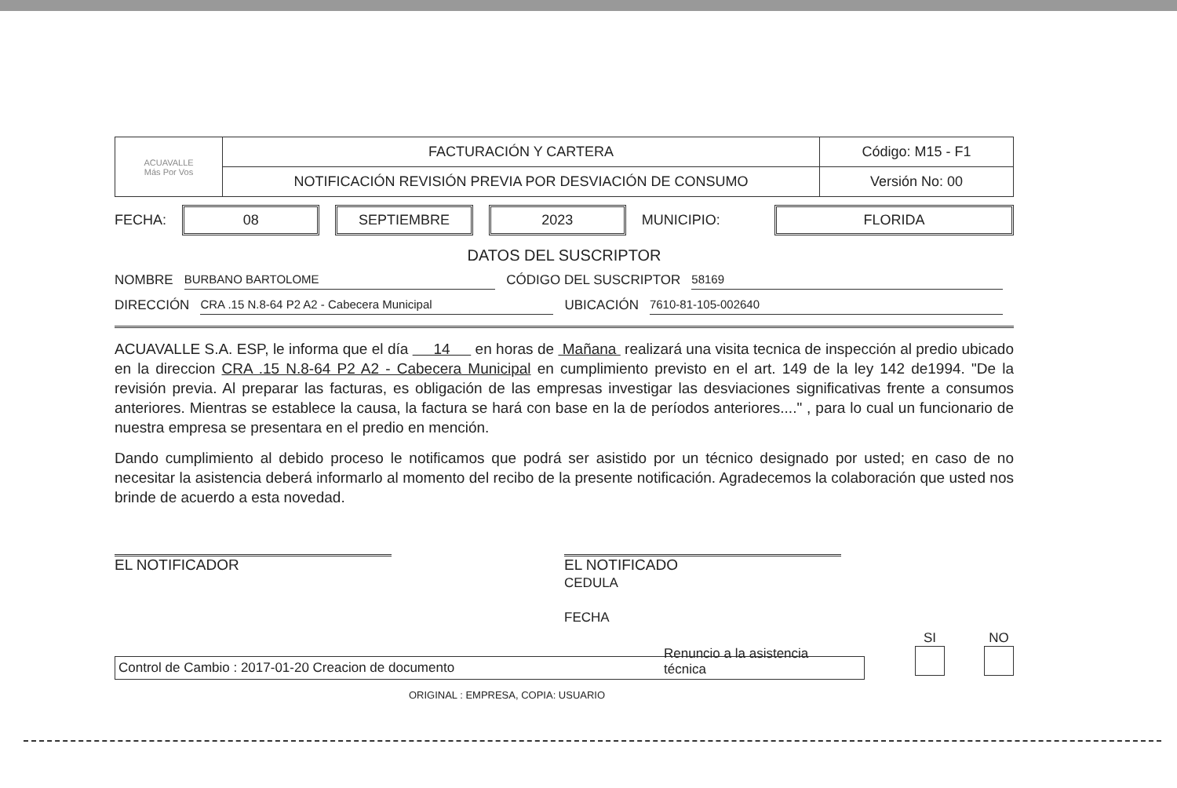| ACUAVALLE Más Por Vos | FACTURACIÓN Y CARTERA | Código: M15 - F1 |
| | NOTIFICACIÓN REVISIÓN PREVIA POR DESVIACIÓN DE CONSUMO | Versión No: 00 |
FECHA: 08 SEPTIEMBRE 2023 MUNICIPIO: FLORIDA
DATOS DEL SUSCRIPTOR
NOMBRE BURBANO BARTOLOME CÓDIGO DEL SUSCRIPTOR 58169
DIRECCIÓN CRA .15 N.8-64 P2 A2 - Cabecera Municipal UBICACIÓN 7610-81-105-002640
ACUAVALLE S.A. ESP, le informa que el día 14 en horas de Mañana realizará una visita tecnica de inspección al predio ubicado en la direccion CRA .15 N.8-64 P2 A2 - Cabecera Municipal en cumplimiento previsto en el art. 149 de la ley 142 de1994. "De la revisión previa. Al preparar las facturas, es obligación de las empresas investigar las desviaciones significativas frente a consumos anteriores. Mientras se establece la causa, la factura se hará con base en la de períodos anteriores...." , para lo cual un funcionario de nuestra empresa se presentara en el predio en mención.
Dando cumplimiento al debido proceso le notificamos que podrá ser asistido por un técnico designado por usted; en caso de no necesitar la asistencia deberá informarlo al momento del recibo de la presente notificación. Agradecemos la colaboración que usted nos brinde de acuerdo a esta novedad.
EL NOTIFICADOR EL NOTIFICADO
CEDULA
FECHA
Renuncio a la asistencia técnica SI
NO
Control de Cambio : 2017-01-20 Creacion de documento
ORIGINAL : EMPRESA, COPIA: USUARIO